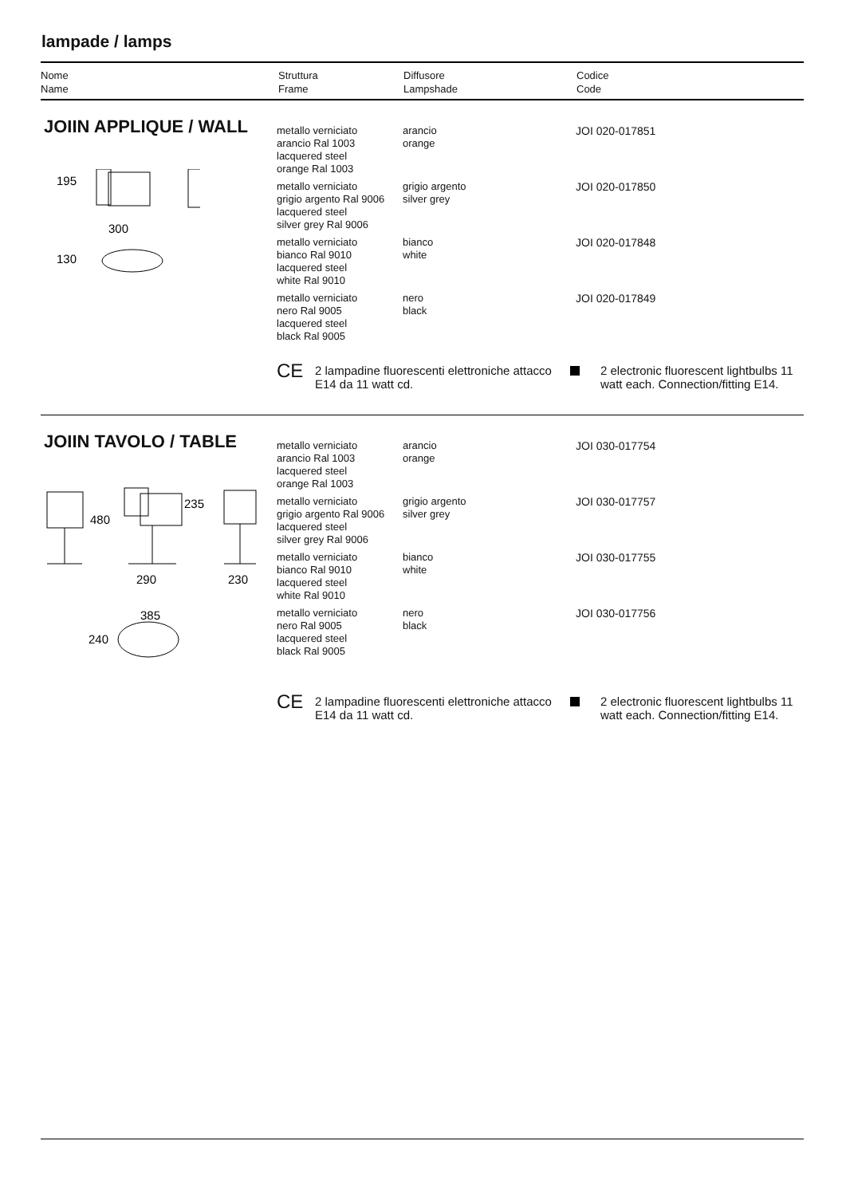lampade / lamps
Nome
Name
Struttura
Frame
Diffusore
Lampshade
Codice
Code
JOIIN APPLIQUE / WALL
195
300
130
| metallo verniciato arancio Ral 1003 lacquered steel orange Ral 1003 | arancio orange | JOI 020-017851 |
| metallo verniciato grigio argento Ral 9006 lacquered steel silver grey Ral 9006 | grigio argento silver grey | JOI 020-017850 |
| metallo verniciato bianco Ral 9010 lacquered steel white Ral 9010 | bianco white | JOI 020-017848 |
| metallo verniciato nero Ral 9005 lacquered steel black Ral 9005 | nero black | JOI 020-017849 |
CE
2 lampadine fluorescenti elettroniche attacco E14 da 11 watt cd.
2 electronic fluorescent lightbulbs 11 watt each. Connection/fitting E14.
JOIIN TAVOLO / TABLE
480
235
290
230
385
240
| metallo verniciato arancio Ral 1003 lacquered steel orange Ral 1003 | arancio orange | JOI 030-017754 |
| metallo verniciato grigio argento Ral 9006 lacquered steel silver grey Ral 9006 | grigio argento silver grey | JOI 030-017757 |
| metallo verniciato bianco Ral 9010 lacquered steel white Ral 9010 | bianco white | JOI 030-017755 |
| metallo verniciato nero Ral 9005 lacquered steel black Ral 9005 | nero black | JOI 030-017756 |
CE
2 lampadine fluorescenti elettroniche attacco E14 da 11 watt cd.
2 electronic fluorescent lightbulbs 11 watt each. Connection/fitting E14.